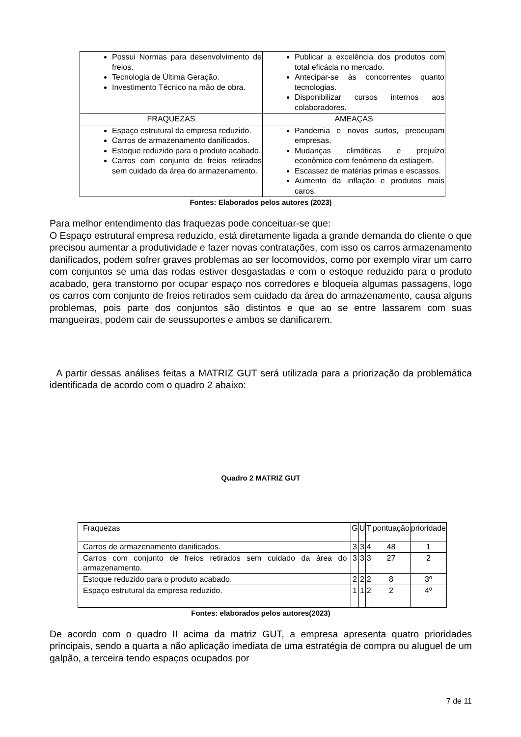| Possui Normas para desenvolvimento de freios. Tecnologia de Última Geração. Investimento Técnico na mão de obra. | Publicar a excelência dos produtos com total eficácia no mercado. Antecipar-se às concorrentes quanto tecnologias. Disponibilizar cursos internos aos colaboradores. |
| FRAQUEZAS | AMEAÇAS |
| Espaço estrutural da empresa reduzido. Carros de armazenamento danificados. Estoque reduzido para o produto acabado. Carros com conjunto de freios retirados sem cuidado da área do armazenamento. | Pandemia e novos surtos, preocupam empresas. Mudanças climáticas e prejuízo econômico com fenômeno da estiagem. Escassez de matérias primas e escassos. Aumento da inflação e produtos mais caros. |
Fontes: Elaborados pelos autores (2023)
Para melhor entendimento das fraquezas pode conceituar-se que:
O Espaço estrutural empresa reduzido, está diretamente ligada a grande demanda do cliente o que precisou aumentar a produtividade e fazer novas contratações, com isso os carros armazenamento danificados, podem sofrer graves problemas ao ser locomovidos, como por exemplo virar um carro com conjuntos se uma das rodas estiver desgastadas e com o estoque reduzido para o produto acabado, gera transtorno por ocupar espaço nos corredores e bloqueia algumas passagens, logo os carros com conjunto de freios retirados sem cuidado da área do armazenamento, causa alguns problemas, pois parte dos conjuntos são distintos e que ao se entre lassarem com suas mangueiras, podem cair de seussuportes e ambos se danificarem.
A partir dessas análises feitas a MATRIZ GUT será utilizada para a priorização da problemática identificada de acordo com o quadro 2 abaixo:
Quadro 2 MATRIZ GUT
| Fraquezas | G | U | T | pontuação | prioridade |
| Carros de armazenamento danificados. | 3 | 3 | 4 | 48 | 1 |
| Carros com conjunto de freios retirados sem cuidado da área do armazenamento. | 3 | 3 | 3 | 27 | 2 |
| Estoque reduzido para o produto acabado. | 2 | 2 | 2 | 8 | 3º |
| Espaço estrutural da empresa reduzido. | 1 | 1 | 2 | 2 | 4º |
Fontes: elaborados pelos autores(2023)
De acordo com o quadro II acima da matriz GUT, a empresa apresenta quatro prioridades principais, sendo a quarta a não aplicação imediata de uma estratégia de compra ou aluguel de um galpão, a terceira tendo espaços ocupados por
7 de 11